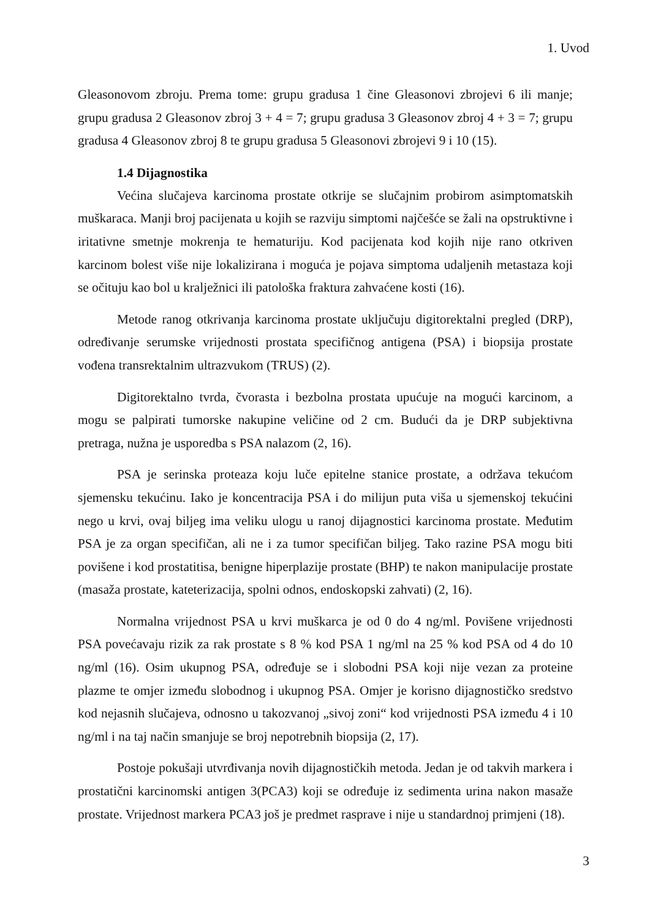1. Uvod
Gleasonovom zbroju. Prema tome: grupu gradusa 1 čine Gleasonovi zbrojevi 6 ili manje; grupu gradusa 2 Gleasonov zbroj 3 + 4 = 7; grupu gradusa 3 Gleasonov zbroj 4 + 3 = 7; grupu gradusa 4 Gleasonov zbroj 8 te grupu gradusa 5 Gleasonovi zbrojevi 9 i 10 (15).
1.4 Dijagnostika
Većina slučajeva karcinoma prostate otkrije se slučajnim probirom asimptomatskih muškaraca. Manji broj pacijenata u kojih se razviju simptomi najčešće se žali na opstruktivne i iritativne smetnje mokrenja te hematuriju. Kod pacijenata kod kojih nije rano otkriven karcinom bolest više nije lokalizirana i moguća je pojava simptoma udaljenih metastaza koji se očituju kao bol u kralježnici ili patološka fraktura zahvaćene kosti (16).
Metode ranog otkrivanja karcinoma prostate uključuju digitorektalni pregled (DRP), određivanje serumske vrijednosti prostata specifičnog antigena (PSA) i biopsija prostate vođena transrektalnim ultrazvukom (TRUS) (2).
Digitorektalno tvrda, čvorasta i bezbolna prostata upućuje na mogući karcinom, a mogu se palpirati tumorske nakupine veličine od 2 cm. Budući da je DRP subjektivna pretraga, nužna je usporedba s PSA nalazom (2, 16).
PSA je serinska proteaza koju luče epitelne stanice prostate, a održava tekućom sjemensku tekućinu. Iako je koncentracija PSA i do milijun puta viša u sjemenskoj tekućini nego u krvi, ovaj biljeg ima veliku ulogu u ranoj dijagnostici karcinoma prostate. Međutim PSA je za organ specifičan, ali ne i za tumor specifičan biljeg. Tako razine PSA mogu biti povišene i kod prostatitisa, benigne hiperplazije prostate (BHP) te nakon manipulacije prostate (masaža prostate, kateterizacija, spolni odnos, endoskopski zahvati) (2, 16).
Normalna vrijednost PSA u krvi muškarca je od 0 do 4 ng/ml. Povišene vrijednosti PSA povećavaju rizik za rak prostate s 8 % kod PSA 1 ng/ml na 25 % kod PSA od 4 do 10 ng/ml (16). Osim ukupnog PSA, određuje se i slobodni PSA koji nije vezan za proteine plazme te omjer između slobodnog i ukupnog PSA. Omjer je korisno dijagnostičko sredstvo kod nejasnih slučajeva, odnosno u takozvanoj „sivoj zoni“ kod vrijednosti PSA između 4 i 10 ng/ml i na taj način smanjuje se broj nepotrebnih biopsija (2, 17).
Postoje pokušaji utvrđivanja novih dijagnostičkih metoda. Jedan je od takvih markera i prostatični karcinomski antigen 3(PCA3) koji se određuje iz sedimenta urina nakon masaže prostate. Vrijednost markera PCA3 još je predmet rasprave i nije u standardnoj primjeni (18).
3